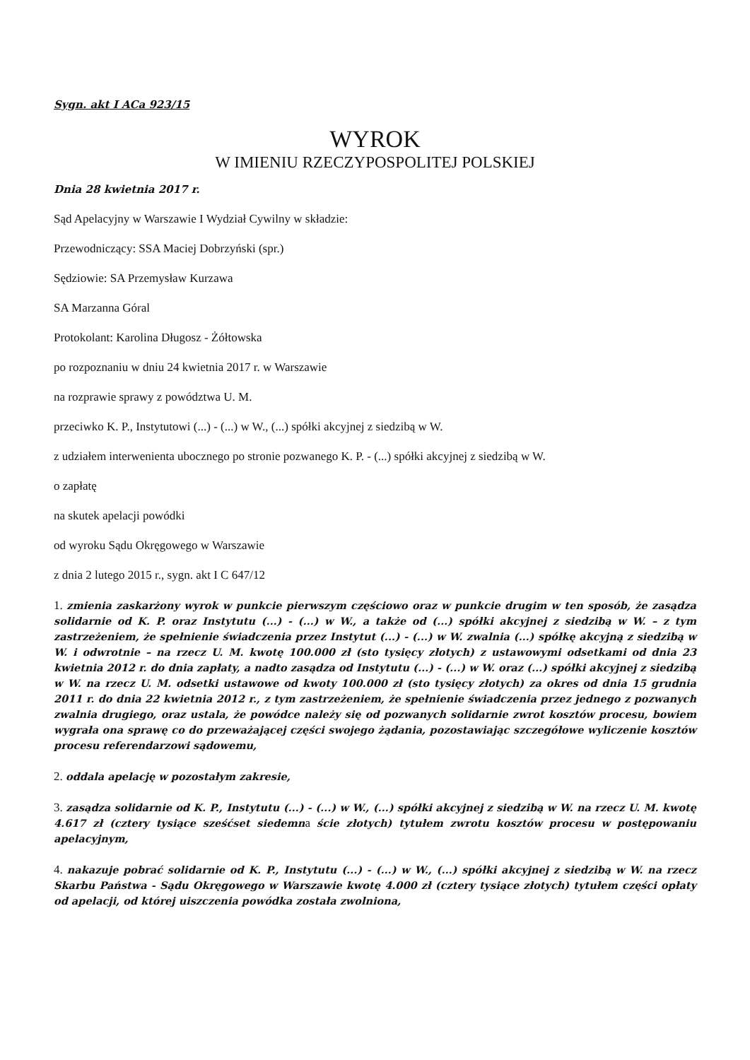Sygn. akt I ACa 923/15
WYROK
W IMIENIU RZECZYPOSPOLITEJ POLSKIEJ
Dnia 28 kwietnia 2017 r.
Sąd Apelacyjny w Warszawie I Wydział Cywilny w składzie:
Przewodniczący: SSA Maciej Dobrzyński (spr.)
Sędziowie: SA Przemysław Kurzawa
SA Marzanna Góral
Protokolant: Karolina Długosz - Żółtowska
po rozpoznaniu w dniu 24 kwietnia 2017 r. w Warszawie
na rozprawie sprawy z powództwa U. M.
przeciwko K. P., Instytutowi (...) - (...) w W., (...) spółki akcyjnej z siedzibą w W.
z udziałem interwenienta ubocznego po stronie pozwanego K. P. - (...) spółki akcyjnej z siedzibą w W.
o zapłatę
na skutek apelacji powódki
od wyroku Sądu Okręgowego w Warszawie
z dnia 2 lutego 2015 r., sygn. akt I C 647/12
1. zmienia zaskarżony wyrok w punkcie pierwszym częściowo oraz w punkcie drugim w ten sposób, że zasądza solidarnie od K. P. oraz Instytutu (...) - (...) w W., a także od (...) spółki akcyjnej z siedzibą w W. – z tym zastrzeżeniem, że spełnienie świadczenia przez Instytut (...) - (...) w W. zwalnia (...) spółkę akcyjną z siedzibą w W. i odwrotnie – na rzecz U. M. kwotę 100.000 zł (sto tysięcy złotych) z ustawowymi odsetkami od dnia 23 kwietnia 2012 r. do dnia zapłaty, a nadto zasądza od Instytutu (...) - (...) w W. oraz (...) spółki akcyjnej z siedzibą w W. na rzecz U. M. odsetki ustawowe od kwoty 100.000 zł (sto tysięcy złotych) za okres od dnia 15 grudnia 2011 r. do dnia 22 kwietnia 2012 r., z tym zastrzeżeniem, że spełnienie świadczenia przez jednego z pozwanych zwalnia drugiego, oraz ustala, że powódce należy się od pozwanych solidarnie zwrot kosztów procesu, bowiem wygrała ona sprawę co do przeważającej części swojego żądania, pozostawiając szczegółowe wyliczenie kosztów procesu referendarzowi sądowemu,
2. oddala apelację w pozostałym zakresie,
3. zasądza solidarnie od K. P., Instytutu (...) - (...) w W., (...) spółki akcyjnej z siedzibą w W. na rzecz U. M. kwotę 4.617 zł (cztery tysiące sześćset siedemna ście złotych) tytułem zwrotu kosztów procesu w postępowaniu apelacyjnym,
4. nakazuje pobrać solidarnie od K. P., Instytutu (...) - (...) w W., (...) spółki akcyjnej z siedzibą w W. na rzecz Skarbu Państwa - Sądu Okręgowego w Warszawie kwotę 4.000 zł (cztery tysiące złotych) tytułem części opłaty od apelacji, od której uiszczenia powódka została zwolniona,